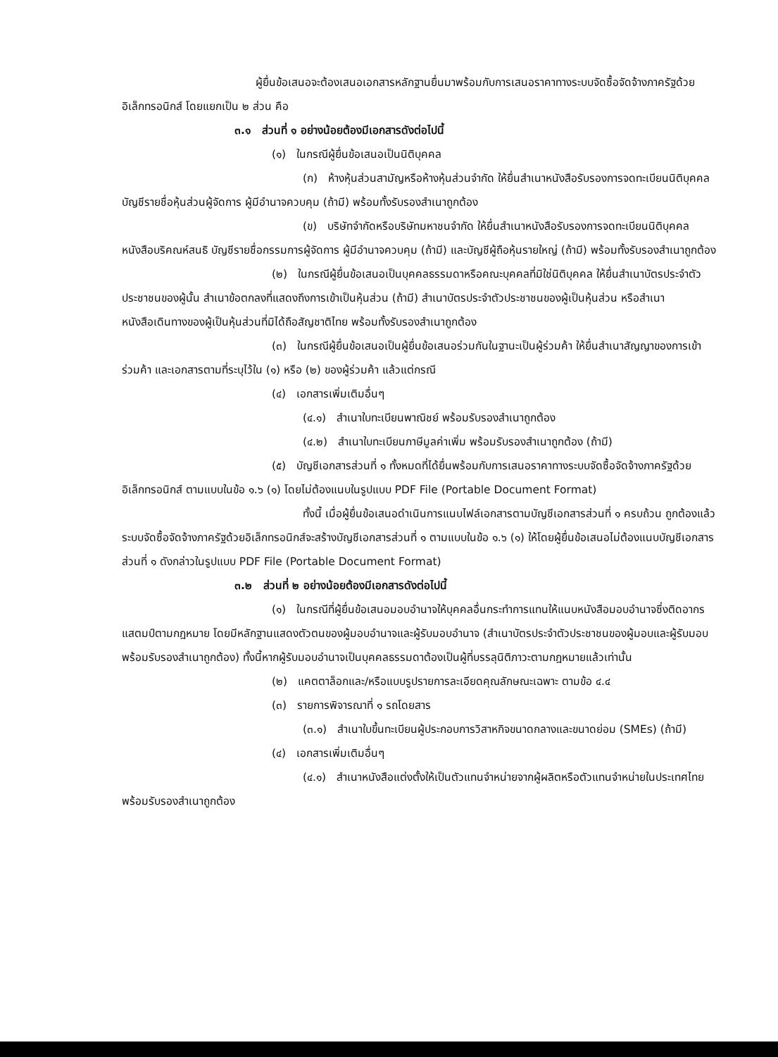ผู้ยื่นข้อเสนอจะต้องเสนอเอกสารหลักฐานยื่นมาพร้อมกับการเสนอราคาทางระบบจัดซื้อจัดจ้างภาครัฐด้วยอิเล็กทรอนิกส์ โดยแยกเป็น ๒ ส่วน คือ
๓.๑ ส่วนที่ ๑ อย่างน้อยต้องมีเอกสารดังต่อไปนี้
(๑) ในกรณีผู้ยื่นข้อเสนอเป็นนิติบุคคล
(ก) ห้างหุ้นส่วนสามัญหรือห้างหุ้นส่วนจำกัด ให้ยื่นสำเนาหนังสือรับรองการจดทะเบียนนิติบุคคล บัญชีรายชื่อหุ้นส่วนผู้จัดการ ผู้มีอำนาจควบคุม (ถ้ามี) พร้อมทั้งรับรองสำเนาถูกต้อง
(ข) บริษัทจำกัดหรือบริษัทมหาชนจำกัด ให้ยื่นสำเนาหนังสือรับรองการจดทะเบียนนิติบุคคล หนังสือบริคณห์สนธิ บัญชีรายชื่อกรรมการผู้จัดการ ผู้มีอำนาจควบคุม (ถ้ามี) และบัญชีผู้ถือหุ้นรายใหญ่ (ถ้ามี) พร้อมทั้งรับรองสำเนาถูกต้อง
(๒) ในกรณีผู้ยื่นข้อเสนอเป็นบุคคลธรรมดาหรือคณะบุคคลที่มิใช่นิติบุคคล ให้ยื่นสำเนาบัตรประจำตัวประชาชนของผู้นั้น สำเนาข้อตกลงที่แสดงถึงการเข้าเป็นหุ้นส่วน (ถ้ามี) สำเนาบัตรประจำตัวประชาชนของผู้เป็นหุ้นส่วน หรือสำเนาหนังสือเดินทางของผู้เป็นหุ้นส่วนที่มิได้ถือสัญชาติไทย พร้อมทั้งรับรองสำเนาถูกต้อง
(๓) ในกรณีผู้ยื่นข้อเสนอเป็นผู้ยื่นข้อเสนอร่วมกันในฐานะเป็นผู้ร่วมค้า ให้ยื่นสำเนาสัญญาของการเข้าร่วมค้า และเอกสารตามที่ระบุไว้ใน (๑) หรือ (๒) ของผู้ร่วมค้า แล้วแต่กรณี
(๔) เอกสารเพิ่มเติมอื่นๆ
(๔.๑) สำเนาใบทะเบียนพาณิชย์ พร้อมรับรองสำเนาถูกต้อง
(๔.๒) สำเนาใบทะเบียนภาษีมูลค่าเพิ่ม พร้อมรับรองสำเนาถูกต้อง (ถ้ามี)
(๕) บัญชีเอกสารส่วนที่ ๑ ทั้งหมดที่ได้ยื่นพร้อมกับการเสนอราคาทางระบบจัดซื้อจัดจ้างภาครัฐด้วยอิเล็กทรอนิกส์ ตามแบบในข้อ ๑.๖ (๑) โดยไม่ต้องแนบในรูปแบบ PDF File (Portable Document Format)
ทั้งนี้ เมื่อผู้ยื่นข้อเสนอดำเนินการแนบไฟล์เอกสารตามบัญชีเอกสารส่วนที่ ๑ ครบถ้วน ถูกต้องแล้ว ระบบจัดซื้อจัดจ้างภาครัฐด้วยอิเล็กทรอนิกส์จะสร้างบัญชีเอกสารส่วนที่ ๑ ตามแบบในข้อ ๑.๖ (๑) ให้โดยผู้ยื่นข้อเสนอไม่ต้องแนบบัญชีเอกสารส่วนที่ ๑ ดังกล่าวในรูปแบบ PDF File (Portable Document Format)
๓.๒ ส่วนที่ ๒ อย่างน้อยต้องมีเอกสารดังต่อไปนี้
(๑) ในกรณีที่ผู้ยื่นข้อเสนอมอบอำนาจให้บุคคลอื่นกระทำการแทนให้แนบหนังสือมอบอำนาจซึ่งติดอากรแสตมป์ตามกฎหมาย โดยมีหลักฐานแสดงตัวตนของผู้มอบอำนาจและผู้รับมอบอำนาจ (สำเนาบัตรประจำตัวประชาชนของผู้มอบและผู้รับมอบ พร้อมรับรองสำเนาถูกต้อง) ทั้งนี้หากผู้รับมอบอำนาจเป็นบุคคลธรรมดาต้องเป็นผู้ที่บรรลุนิติภาวะตามกฎหมายแล้วเท่านั้น
(๒) แคตตาล็อกและ/หรือแบบรูปรายการละเอียดคุณลักษณะเฉพาะ ตามข้อ ๔.๔
(๓) รายการพิจารณาที่ ๑ รถโดยสาร
(๓.๑) สำเนาใบขึ้นทะเบียนผู้ประกอบการวิสาหกิจขนาดกลางและขนาดย่อม (SMEs) (ถ้ามี)
(๔) เอกสารเพิ่มเติมอื่นๆ
(๔.๑) สำเนาหนังสือแต่งตั้งให้เป็นตัวแทนจำหน่ายจากผู้ผลิตหรือตัวแทนจำหน่ายในประเทศไทย พร้อมรับรองสำเนาถูกต้อง